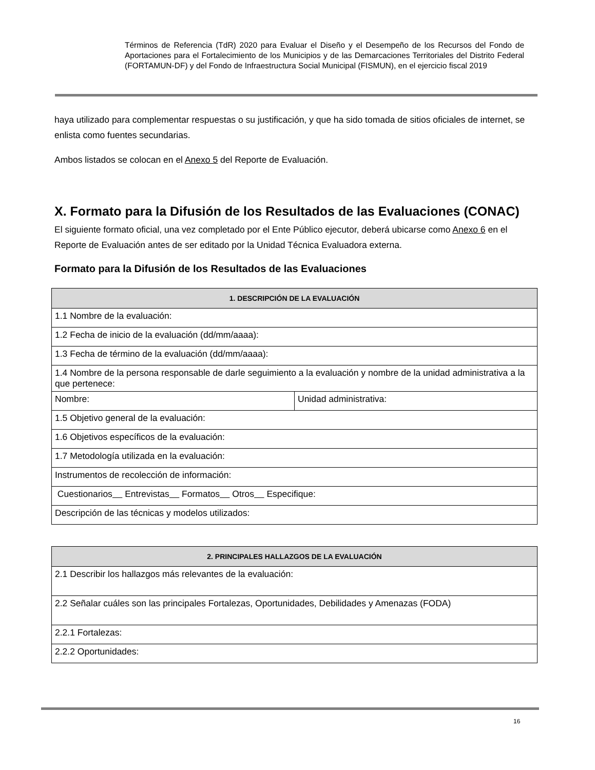Términos de Referencia (TdR) 2020 para Evaluar el Diseño y el Desempeño de los Recursos del Fondo de Aportaciones para el Fortalecimiento de los Municipios y de las Demarcaciones Territoriales del Distrito Federal (FORTAMUN-DF) y del Fondo de Infraestructura Social Municipal (FISMUN), en el ejercicio fiscal 2019
haya utilizado para complementar respuestas o su justificación, y que ha sido tomada de sitios oficiales de internet, se enlista como fuentes secundarias.
Ambos listados se colocan en el Anexo 5 del Reporte de Evaluación.
X. Formato para la Difusión de los Resultados de las Evaluaciones (CONAC)
El siguiente formato oficial, una vez completado por el Ente Público ejecutor, deberá ubicarse como Anexo 6 en el Reporte de Evaluación antes de ser editado por la Unidad Técnica Evaluadora externa.
Formato para la Difusión de los Resultados de las Evaluaciones
| 1. DESCRIPCIÓN DE LA EVALUACIÓN | |
| --- | --- |
| 1.1 Nombre de la evaluación: | |
| 1.2 Fecha de inicio de la evaluación (dd/mm/aaaa): | |
| 1.3 Fecha de término de la evaluación (dd/mm/aaaa): | |
| 1.4 Nombre de la persona responsable de darle seguimiento a la evaluación y nombre de la unidad administrativa a la que pertenece: | |
| Nombre: | Unidad administrativa: |
| 1.5 Objetivo general de la evaluación: | |
| 1.6 Objetivos específicos de la evaluación: | |
| 1.7 Metodología utilizada en la evaluación: | |
| Instrumentos de recolección de información: | |
| Cuestionarios Entrevistas Formatos Otros Especifique: | |
| Descripción de las técnicas y modelos utilizados: | |
| 2. PRINCIPALES HALLAZGOS DE LA EVALUACIÓN |
| --- |
| 2.1 Describir los hallazgos más relevantes de la evaluación: |
| 2.2 Señalar cuáles son las principales Fortalezas, Oportunidades, Debilidades y Amenazas (FODA) |
| 2.2.1 Fortalezas: |
| 2.2.2 Oportunidades: |
16